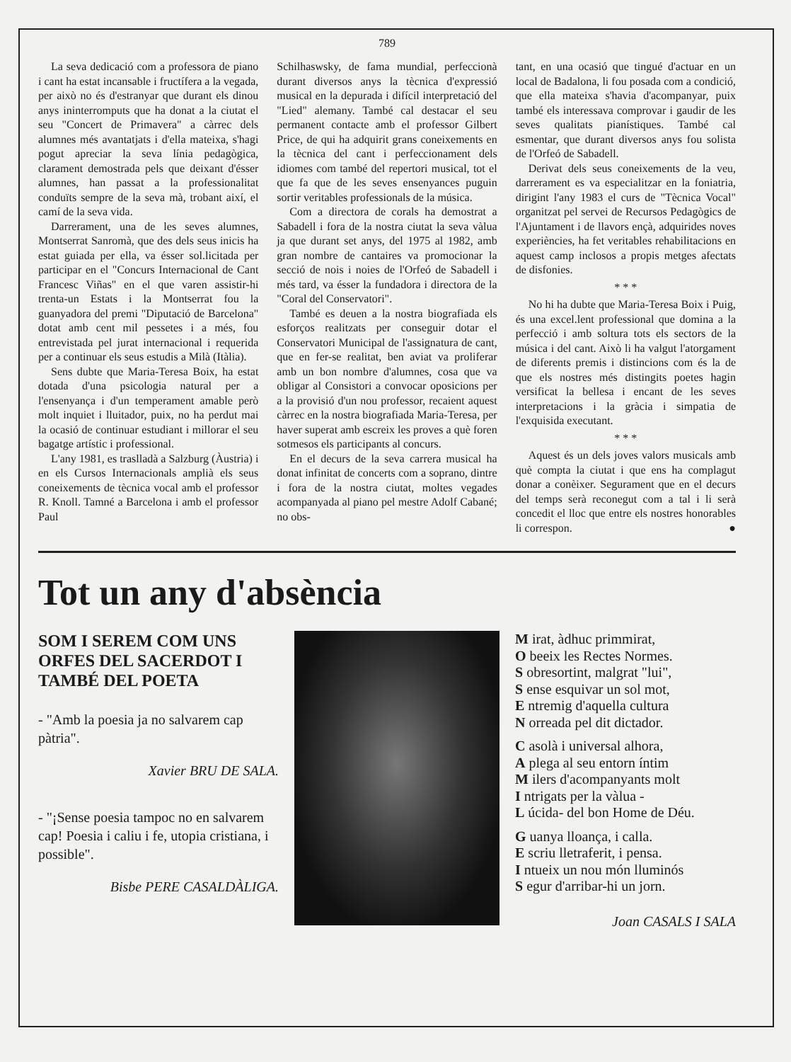789
La seva dedicació com a professora de piano i cant ha estat incansable i fructífera a la vegada, per això no és d'estranyar que durant els dinou anys ininterromputs que ha donat a la ciutat el seu "Concert de Primavera" a càrrec dels alumnes més avantatjats i d'ella mateixa, s'hagi pogut apreciar la seva línia pedagògica, clarament demostrada pels que deixant d'ésser alumnes, han passat a la professionalitat conduïts sempre de la seva mà, trobant així, el camí de la seva vida.
Darrerament, una de les seves alumnes, Montserrat Sanromà, que des dels seus inicis ha estat guiada per ella, va ésser sol.licitada per participar en el "Concurs Internacional de Cant Francesc Viñas" en el que varen assistir-hi trenta-un Estats i la Montserrat fou la guanyadora del premi "Diputació de Barcelona" dotat amb cent mil pessetes i a més, fou entrevistada pel jurat internacional i requerida per a continuar els seus estudis a Milà (Itàlia).
Sens dubte que Maria-Teresa Boix, ha estat dotada d'una psicologia natural per a l'ensenyança i d'un temperament amable però molt inquiet i lluitador, puix, no ha perdut mai la ocasió de continuar estudiant i millorar el seu bagatge artístic i professional.
L'any 1981, es traslladà a Salzburg (Àustria) i en els Cursos Internacionals amplià els seus coneixements de tècnica vocal amb el professor R. Knoll. Tamné a Barcelona i amb el professor Paul
Schilhaswsky, de fama mundial, perfeccionà durant diversos anys la tècnica d'expressió musical en la depurada i difícil interpretació del "Lied" alemany. També cal destacar el seu permanent contacte amb el professor Gilbert Price, de qui ha adquirit grans coneixements en la tècnica del cant i perfeccionament dels idiomes com també del repertori musical, tot el que fa que de les seves ensenyances puguin sortir veritables professionals de la música.
Com a directora de corals ha demostrat a Sabadell i fora de la nostra ciutat la seva vàlua ja que durant set anys, del 1975 al 1982, amb gran nombre de cantaires va promocionar la secció de nois i noies de l'Orfeó de Sabadell i més tard, va ésser la fundadora i directora de la "Coral del Conservatori".
També es deuen a la nostra biografiada els esforços realitzats per conseguir dotar el Conservatori Municipal de l'assignatura de cant, que en fer-se realitat, ben aviat va proliferar amb un bon nombre d'alumnes, cosa que va obligar al Consistori a convocar oposicions per a la provisió d'un nou professor, recaient aquest càrrec en la nostra biografiada Maria-Teresa, per haver superat amb escreix les proves a què foren sotmesos els participants al concurs.
En el decurs de la seva carrera musical ha donat infinitat de concerts com a soprano, dintre i fora de la nostra ciutat, moltes vegades acompanyada al piano pel mestre Adolf Cabané; no obs-
tant, en una ocasió que tingué d'actuar en un local de Badalona, li fou posada com a condició, que ella mateixa s'havia d'acompanyar, puix també els interessava comprovar i gaudir de les seves qualitats pianístiques. També cal esmentar, que durant diversos anys fou solista de l'Orfeó de Sabadell.
Derivat dels seus coneixements de la veu, darrerament es va especialitzar en la foniatria, dirigint l'any 1983 el curs de "Tècnica Vocal" organitzat pel servei de Recursos Pedagògics de l'Ajuntament i de llavors ençà, adquirides noves experiències, ha fet veritables rehabilitacions en aquest camp inclosos a propis metges afectats de disfonies.
* * *
No hi ha dubte que Maria-Teresa Boix i Puig, és una excel.lent professional que domina a la perfecció i amb soltura tots els sectors de la música i del cant. Això li ha valgut l'atorgament de diferents premis i distincions com és la de que els nostres més distingits poetes hagin versificat la bellesa i encant de les seves interpretacions i la gràcia i simpatia de l'exquisida executant.
* * *
Aquest és un dels joves valors musicals amb què compta la ciutat i que ens ha complagut donar a conèixer. Segurament que en el decurs del temps serà reconegut com a tal i li serà concedit el lloc que entre els nostres honorables li correspon. ●
Tot un any d'absència
SOM I SEREM COM UNS ORFES DEL SACERDOT I TAMBÉ DEL POETA
- "Amb la poesia ja no salvarem cap pàtria".
Xavier BRU DE SALA.
- "¡Sense poesia tampoc no en salvarem cap! Poesia i caliu i fe, utopia cristiana, i possible".
Bisbe PERE CASALDÀLIGA.
M irat, àdhuc primmirat,
O beeix les Rectes Normes.
S obresortint, malgrat "lui",
S ense esquivar un sol mot,
E ntremig d'aquella cultura
N orreada pel dit dictador.
C asolà i universal alhora,
A plega al seu entorn íntim
M ilers d'acompanyants molt
I ntrigats per la vàlua -
L úcida- del bon Home de Déu.
G uanya lloança, i calla.
E scriu lletraferit, i pensa.
I ntueix un nou món lluminós
S egur d'arribar-hi un jorn.
Joan CASALS I SALA